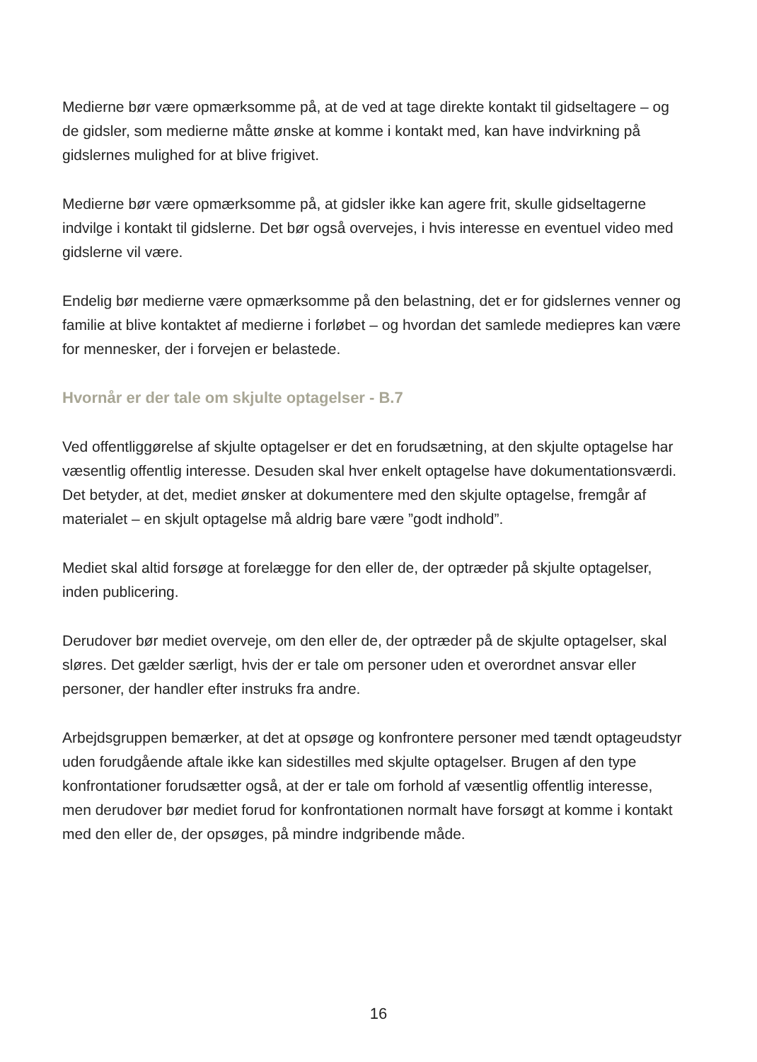Medierne bør være opmærksomme på, at de ved at tage direkte kontakt til gidseltagere – og de gidsler, som medierne måtte ønske at komme i kontakt med, kan have indvirkning på gidslernes mulighed for at blive frigivet.
Medierne bør være opmærksomme på, at gidsler ikke kan agere frit, skulle gidseltagerne indvilge i kontakt til gidslerne. Det bør også overvejes, i hvis interesse en eventuel video med gidslerne vil være.
Endelig bør medierne være opmærksomme på den belastning, det er for gidslernes venner og familie at blive kontaktet af medierne i forløbet – og hvordan det samlede mediepres kan være for mennesker, der i forvejen er belastede.
Hvornår er der tale om skjulte optagelser - B.7
Ved offentliggørelse af skjulte optagelser er det en forudsætning, at den skjulte optagelse har væsentlig offentlig interesse. Desuden skal hver enkelt optagelse have dokumentationsværdi. Det betyder, at det, mediet ønsker at dokumentere med den skjulte optagelse, fremgår af materialet – en skjult optagelse må aldrig bare være ”godt indhold”.
Mediet skal altid forsøge at forelægge for den eller de, der optræder på skjulte optagelser, inden publicering.
Derudover bør mediet overveje, om den eller de, der optræder på de skjulte optagelser, skal sløres. Det gælder særligt, hvis der er tale om personer uden et overordnet ansvar eller personer, der handler efter instruks fra andre.
Arbejdsgruppen bemærker, at det at opsøge og konfrontere personer med tændt optageudstyr uden forudgående aftale ikke kan sidestilles med skjulte optagelser. Brugen af den type konfrontationer forudsætter også, at der er tale om forhold af væsentlig offentlig interesse, men derudover bør mediet forud for konfrontationen normalt have forsøgt at komme i kontakt med den eller de, der opsøges, på mindre indgribende måde.
16